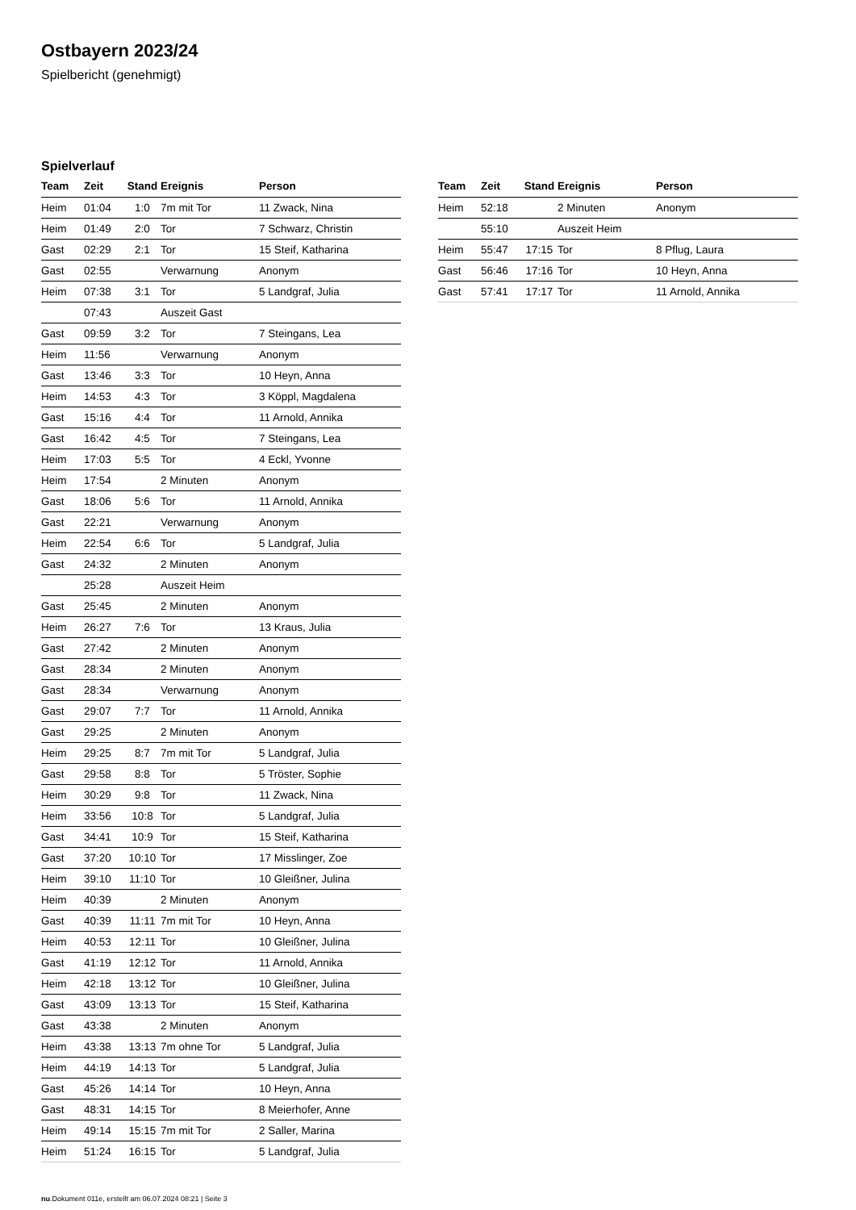Ostbayern 2023/24
Spielbericht (genehmigt)
Spielverlauf
| Team | Zeit | Stand | Ereignis | Person |
| --- | --- | --- | --- | --- |
| Heim | 01:04 | 1:0 | 7m mit Tor | 11 Zwack, Nina |
| Heim | 01:49 | 2:0 | Tor | 7 Schwarz, Christin |
| Gast | 02:29 | 2:1 | Tor | 15 Steif, Katharina |
| Gast | 02:55 | | Verwarnung | Anonym |
| Heim | 07:38 | 3:1 | Tor | 5 Landgraf, Julia |
| | 07:43 | | Auszeit Gast | |
| Gast | 09:59 | 3:2 | Tor | 7 Steingans, Lea |
| Heim | 11:56 | | Verwarnung | Anonym |
| Gast | 13:46 | 3:3 | Tor | 10 Heyn, Anna |
| Heim | 14:53 | 4:3 | Tor | 3 Köppl, Magdalena |
| Gast | 15:16 | 4:4 | Tor | 11 Arnold, Annika |
| Gast | 16:42 | 4:5 | Tor | 7 Steingans, Lea |
| Heim | 17:03 | 5:5 | Tor | 4 Eckl, Yvonne |
| Heim | 17:54 | | 2 Minuten | Anonym |
| Gast | 18:06 | 5:6 | Tor | 11 Arnold, Annika |
| Gast | 22:21 | | Verwarnung | Anonym |
| Heim | 22:54 | 6:6 | Tor | 5 Landgraf, Julia |
| Gast | 24:32 | | 2 Minuten | Anonym |
| | 25:28 | | Auszeit Heim | |
| Gast | 25:45 | | 2 Minuten | Anonym |
| Heim | 26:27 | 7:6 | Tor | 13 Kraus, Julia |
| Gast | 27:42 | | 2 Minuten | Anonym |
| Gast | 28:34 | | 2 Minuten | Anonym |
| Gast | 28:34 | | Verwarnung | Anonym |
| Gast | 29:07 | 7:7 | Tor | 11 Arnold, Annika |
| Gast | 29:25 | | 2 Minuten | Anonym |
| Heim | 29:25 | 8:7 | 7m mit Tor | 5 Landgraf, Julia |
| Gast | 29:58 | 8:8 | Tor | 5 Tröster, Sophie |
| Heim | 30:29 | 9:8 | Tor | 11 Zwack, Nina |
| Heim | 33:56 | 10:8 | Tor | 5 Landgraf, Julia |
| Gast | 34:41 | 10:9 | Tor | 15 Steif, Katharina |
| Gast | 37:20 | 10:10 | Tor | 17 Misslinger, Zoe |
| Heim | 39:10 | 11:10 | Tor | 10 Gleißner, Julina |
| Heim | 40:39 | | 2 Minuten | Anonym |
| Gast | 40:39 | 11:11 | 7m mit Tor | 10 Heyn, Anna |
| Heim | 40:53 | 12:11 | Tor | 10 Gleißner, Julina |
| Gast | 41:19 | 12:12 | Tor | 11 Arnold, Annika |
| Heim | 42:18 | 13:12 | Tor | 10 Gleißner, Julina |
| Gast | 43:09 | 13:13 | Tor | 15 Steif, Katharina |
| Gast | 43:38 | | 2 Minuten | Anonym |
| Heim | 43:38 | 13:13 | 7m ohne Tor | 5 Landgraf, Julia |
| Heim | 44:19 | 14:13 | Tor | 5 Landgraf, Julia |
| Gast | 45:26 | 14:14 | Tor | 10 Heyn, Anna |
| Gast | 48:31 | 14:15 | Tor | 8 Meierhofer, Anne |
| Heim | 49:14 | 15:15 | 7m mit Tor | 2 Saller, Marina |
| Heim | 51:24 | 16:15 | Tor | 5 Landgraf, Julia |
| Team | Zeit | Stand | Ereignis | Person |
| --- | --- | --- | --- | --- |
| Heim | 52:18 | | 2 Minuten | Anonym |
| | 55:10 | | Auszeit Heim | |
| Heim | 55:47 | 17:15 | Tor | 8 Pflug, Laura |
| Gast | 56:46 | 17:16 | Tor | 10 Heyn, Anna |
| Gast | 57:41 | 17:17 | Tor | 11 Arnold, Annika |
nu.Dokument 011e, erstellt am 06.07.2024 08:21 | Seite 3